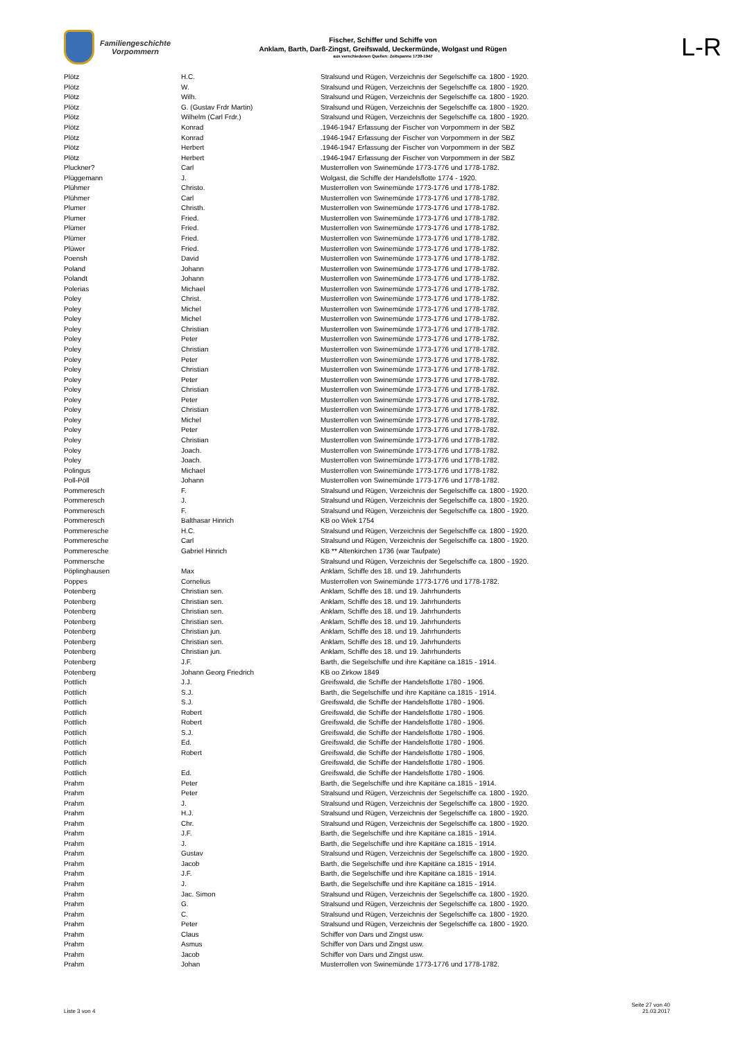Familiengeschichte
Vorpommern
Fischer, Schiffer und Schiffe von
Anklam, Barth, Darß-Zingst, Greifswald, Ueckermünde, Wolgast und Rügen
aus verschiedenen Quellen: Zeitspanne 1739-1947
L-R
| Plötz | H.C. | Stralsund und Rügen, Verzeichnis der Segelschiffe ca. 1800 - 1920. |
| Plötz | W. | Stralsund und Rügen, Verzeichnis der Segelschiffe ca. 1800 - 1920. |
| Plötz | Wilh. | Stralsund und Rügen, Verzeichnis der Segelschiffe ca. 1800 - 1920. |
| Plötz | G. (Gustav Frdr Martin) | Stralsund und Rügen, Verzeichnis der Segelschiffe ca. 1800 - 1920. |
| Plötz | Wilhelm (Carl Frdr.) | Stralsund und Rügen, Verzeichnis der Segelschiffe ca. 1800 - 1920. |
| Plötz | Konrad | .1946-1947 Erfassung der Fischer von Vorpommern in der SBZ |
| Plötz | Konrad | .1946-1947 Erfassung der Fischer von Vorpommern in der SBZ |
| Plötz | Herbert | .1946-1947 Erfassung der Fischer von Vorpommern in der SBZ |
| Plötz | Herbert | .1946-1947 Erfassung der Fischer von Vorpommern in der SBZ |
| Pluckner? | Carl | Musterrollen von Swinemünde 1773-1776 und 1778-1782. |
| Plüggemann | J. | Wolgast, die Schiffe der Handelsflotte 1774 - 1920. |
| Plühmer | Christo. | Musterrollen von Swinemünde 1773-1776 und 1778-1782. |
| Plühmer | Carl | Musterrollen von Swinemünde 1773-1776 und 1778-1782. |
| Plumer | Christh. | Musterrollen von Swinemünde 1773-1776 und 1778-1782. |
| Plumer | Fried. | Musterrollen von Swinemünde 1773-1776 und 1778-1782. |
| Plümer | Fried. | Musterrollen von Swinemünde 1773-1776 und 1778-1782. |
| Plümer | Fried. | Musterrollen von Swinemünde 1773-1776 und 1778-1782. |
| Plüwer | Fried. | Musterrollen von Swinemünde 1773-1776 und 1778-1782. |
| Poensh | David | Musterrollen von Swinemünde 1773-1776 und 1778-1782. |
| Poland | Johann | Musterrollen von Swinemünde 1773-1776 und 1778-1782. |
| Polandt | Johann | Musterrollen von Swinemünde 1773-1776 und 1778-1782. |
| Polerias | Michael | Musterrollen von Swinemünde 1773-1776 und 1778-1782. |
| Poley | Christ. | Musterrollen von Swinemünde 1773-1776 und 1778-1782. |
| Poley | Michel | Musterrollen von Swinemünde 1773-1776 und 1778-1782. |
| Poley | Michel | Musterrollen von Swinemünde 1773-1776 und 1778-1782. |
| Poley | Christian | Musterrollen von Swinemünde 1773-1776 und 1778-1782. |
| Poley | Peter | Musterrollen von Swinemünde 1773-1776 und 1778-1782. |
| Poley | Christian | Musterrollen von Swinemünde 1773-1776 und 1778-1782. |
| Poley | Peter | Musterrollen von Swinemünde 1773-1776 und 1778-1782. |
| Poley | Christian | Musterrollen von Swinemünde 1773-1776 und 1778-1782. |
| Poley | Peter | Musterrollen von Swinemünde 1773-1776 und 1778-1782. |
| Poley | Christian | Musterrollen von Swinemünde 1773-1776 und 1778-1782. |
| Poley | Peter | Musterrollen von Swinemünde 1773-1776 und 1778-1782. |
| Poley | Christian | Musterrollen von Swinemünde 1773-1776 und 1778-1782. |
| Poley | Michel | Musterrollen von Swinemünde 1773-1776 und 1778-1782. |
| Poley | Peter | Musterrollen von Swinemünde 1773-1776 und 1778-1782. |
| Poley | Christian | Musterrollen von Swinemünde 1773-1776 und 1778-1782. |
| Poley | Joach. | Musterrollen von Swinemünde 1773-1776 und 1778-1782. |
| Poley | Joach. | Musterrollen von Swinemünde 1773-1776 und 1778-1782. |
| Polingus | Michael | Musterrollen von Swinemünde 1773-1776 und 1778-1782. |
| Poll-Pöll | Johann | Musterrollen von Swinemünde 1773-1776 und 1778-1782. |
| Pommeresch | F. | Stralsund und Rügen, Verzeichnis der Segelschiffe ca. 1800 - 1920. |
| Pommeresch | J. | Stralsund und Rügen, Verzeichnis der Segelschiffe ca. 1800 - 1920. |
| Pommeresch | F. | Stralsund und Rügen, Verzeichnis der Segelschiffe ca. 1800 - 1920. |
| Pommeresch | Balthasar Hinrich | KB oo Wiek 1754 |
| Pommeresche | H.C. | Stralsund und Rügen, Verzeichnis der Segelschiffe ca. 1800 - 1920. |
| Pommeresche | Carl | Stralsund und Rügen, Verzeichnis der Segelschiffe ca. 1800 - 1920. |
| Pommeresche | Gabriel Hinrich | KB ** Altenkirchen 1736 (war Taufpate) |
| Pommersche | | Stralsund und Rügen, Verzeichnis der Segelschiffe ca. 1800 - 1920. |
| Pöplinghausen | Max | Anklam, Schiffe des 18. und 19. Jahrhunderts |
| Poppes | Cornelius | Musterrollen von Swinemünde 1773-1776 und 1778-1782. |
| Potenberg | Christian sen. | Anklam, Schiffe des 18. und 19. Jahrhunderts |
| Potenberg | Christian sen. | Anklam, Schiffe des 18. und 19. Jahrhunderts |
| Potenberg | Christian sen. | Anklam, Schiffe des 18. und 19. Jahrhunderts |
| Potenberg | Christian sen. | Anklam, Schiffe des 18. und 19. Jahrhunderts |
| Potenberg | Christian jun. | Anklam, Schiffe des 18. und 19. Jahrhunderts |
| Potenberg | Christian sen. | Anklam, Schiffe des 18. und 19. Jahrhunderts |
| Potenberg | Christian jun. | Anklam, Schiffe des 18. und 19. Jahrhunderts |
| Potenberg | J.F. | Barth, die Segelschiffe und ihre Kapitäne ca.1815 - 1914. |
| Potenberg | Johann Georg Friedrich | KB oo Zirkow 1849 |
| Pottlich | J.J. | Greifswald, die Schiffe der Handelsflotte 1780 - 1906. |
| Pottlich | S.J. | Barth, die Segelschiffe und ihre Kapitäne ca.1815 - 1914. |
| Pottlich | S.J. | Greifswald, die Schiffe der Handelsflotte 1780 - 1906. |
| Pottlich | Robert | Greifswald, die Schiffe der Handelsflotte 1780 - 1906. |
| Pottlich | Robert | Greifswald, die Schiffe der Handelsflotte 1780 - 1906. |
| Pottlich | S.J. | Greifswald, die Schiffe der Handelsflotte 1780 - 1906. |
| Pottlich | Ed. | Greifswald, die Schiffe der Handelsflotte 1780 - 1906. |
| Pottlich | Robert | Greifswald, die Schiffe der Handelsflotte 1780 - 1906. |
| Pottlich | | Greifswald, die Schiffe der Handelsflotte 1780 - 1906. |
| Pottlich | Ed. | Greifswald, die Schiffe der Handelsflotte 1780 - 1906. |
| Prahm | Peter | Barth, die Segelschiffe und ihre Kapitäne ca.1815 - 1914. |
| Prahm | Peter | Stralsund und Rügen, Verzeichnis der Segelschiffe ca. 1800 - 1920. |
| Prahm | J. | Stralsund und Rügen, Verzeichnis der Segelschiffe ca. 1800 - 1920. |
| Prahm | H.J. | Stralsund und Rügen, Verzeichnis der Segelschiffe ca. 1800 - 1920. |
| Prahm | Chr. | Stralsund und Rügen, Verzeichnis der Segelschiffe ca. 1800 - 1920. |
| Prahm | J.F. | Barth, die Segelschiffe und ihre Kapitäne ca.1815 - 1914. |
| Prahm | J. | Barth, die Segelschiffe und ihre Kapitäne ca.1815 - 1914. |
| Prahm | Gustav | Stralsund und Rügen, Verzeichnis der Segelschiffe ca. 1800 - 1920. |
| Prahm | Jacob | Barth, die Segelschiffe und ihre Kapitäne ca.1815 - 1914. |
| Prahm | J.F. | Barth, die Segelschiffe und ihre Kapitäne ca.1815 - 1914. |
| Prahm | J. | Barth, die Segelschiffe und ihre Kapitäne ca.1815 - 1914. |
| Prahm | Jac. Simon | Stralsund und Rügen, Verzeichnis der Segelschiffe ca. 1800 - 1920. |
| Prahm | G. | Stralsund und Rügen, Verzeichnis der Segelschiffe ca. 1800 - 1920. |
| Prahm | C. | Stralsund und Rügen, Verzeichnis der Segelschiffe ca. 1800 - 1920. |
| Prahm | Peter | Stralsund und Rügen, Verzeichnis der Segelschiffe ca. 1800 - 1920. |
| Prahm | Claus | Schiffer von Dars und Zingst usw. |
| Prahm | Asmus | Schiffer von Dars und Zingst usw. |
| Prahm | Jacob | Schiffer von Dars und Zingst usw. |
| Prahm | Johan | Musterrollen von Swinemünde 1773-1776 und 1778-1782. |
Liste 3 von 4
Seite 27 von 40
21.03.2017